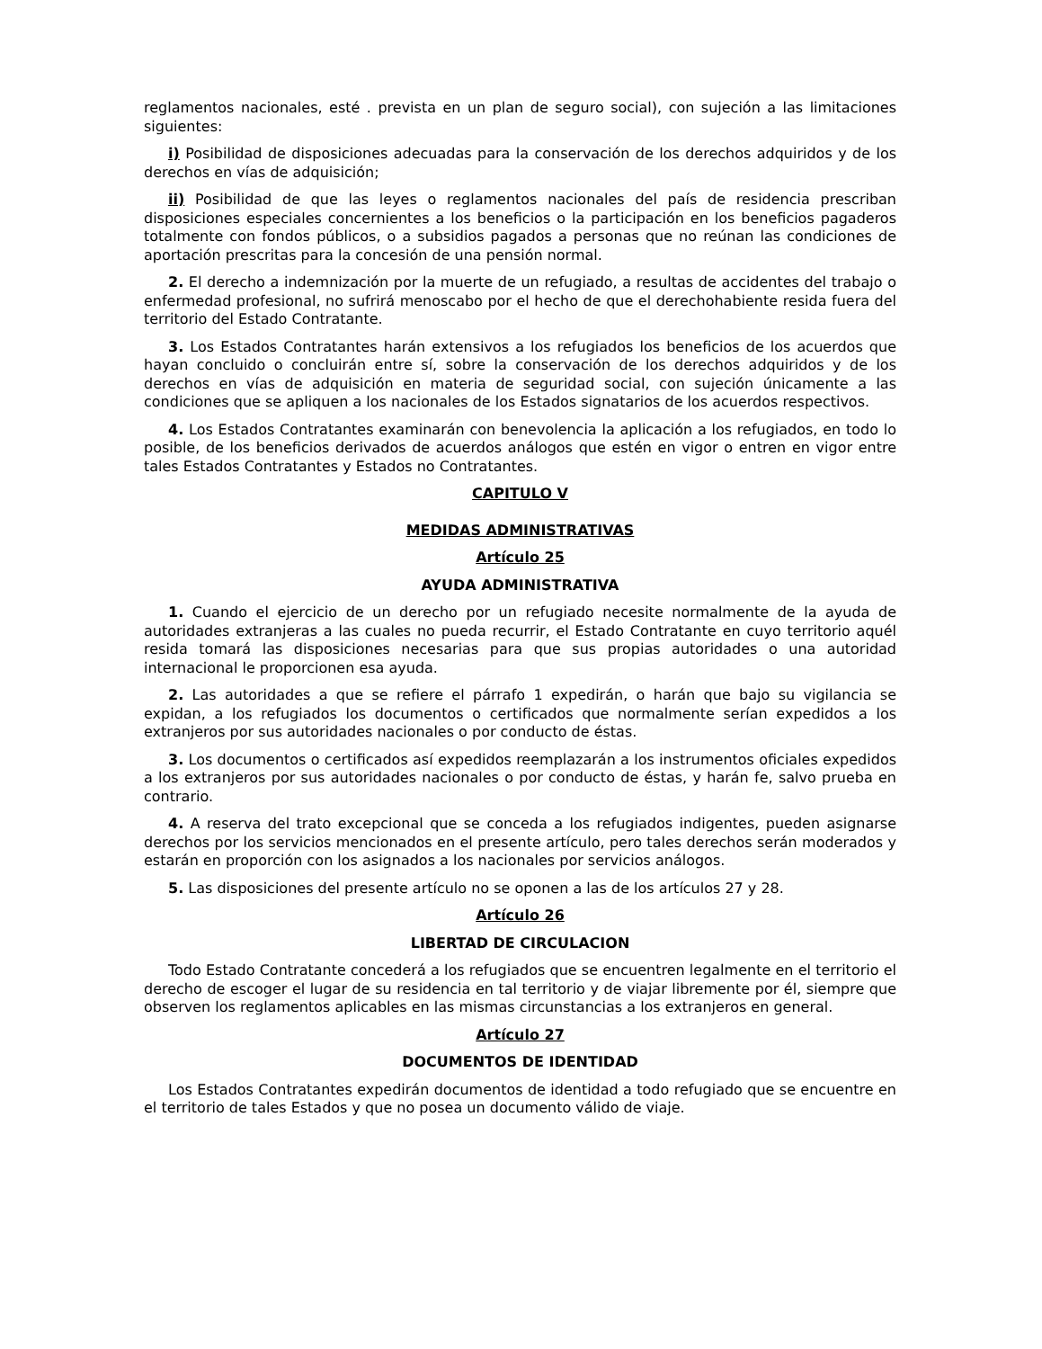reglamentos nacionales, esté . prevista en un plan de seguro social), con sujeción a las limitaciones siguientes:
i) Posibilidad de disposiciones adecuadas para la conservación de los derechos adquiridos y de los derechos en vías de adquisición;
ii) Posibilidad de que las leyes o reglamentos nacionales del país de residencia prescriban disposiciones especiales concernientes a los beneficios o la participación en los beneficios pagaderos totalmente con fondos públicos, o a subsidios pagados a personas que no reúnan las condiciones de aportación prescritas para la concesión de una pensión normal.
2. El derecho a indemnización por la muerte de un refugiado, a resultas de accidentes del trabajo o enfermedad profesional, no sufrirá menoscabo por el hecho de que el derechohabiente resida fuera del territorio del Estado Contratante.
3. Los Estados Contratantes harán extensivos a los refugiados los beneficios de los acuerdos que hayan concluido o concluirán entre sí, sobre la conservación de los derechos adquiridos y de los derechos en vías de adquisición en materia de seguridad social, con sujeción únicamente a las condiciones que se apliquen a los nacionales de los Estados signatarios de los acuerdos respectivos.
4. Los Estados Contratantes examinarán con benevolencia la aplicación a los refugiados, en todo lo posible, de los beneficios derivados de acuerdos análogos que estén en vigor o entren en vigor entre tales Estados Contratantes y Estados no Contratantes.
CAPITULO V
MEDIDAS ADMINISTRATIVAS
Artículo 25
AYUDA ADMINISTRATIVA
1. Cuando el ejercicio de un derecho por un refugiado necesite normalmente de la ayuda de autoridades extranjeras a las cuales no pueda recurrir, el Estado Contratante en cuyo territorio aquél resida tomará las disposiciones necesarias para que sus propias autoridades o una autoridad internacional le proporcionen esa ayuda.
2. Las autoridades a que se refiere el párrafo 1 expedirán, o harán que bajo su vigilancia se expidan, a los refugiados los documentos o certificados que normalmente serían expedidos a los extranjeros por sus autoridades nacionales o por conducto de éstas.
3. Los documentos o certificados así expedidos reemplazarán a los instrumentos oficiales expedidos a los extranjeros por sus autoridades nacionales o por conducto de éstas, y harán fe, salvo prueba en contrario.
4. A reserva del trato excepcional que se conceda a los refugiados indigentes, pueden asignarse derechos por los servicios mencionados en el presente artículo, pero tales derechos serán moderados y estarán en proporción con los asignados a los nacionales por servicios análogos.
5. Las disposiciones del presente artículo no se oponen a las de los artículos 27 y 28.
Artículo 26
LIBERTAD DE CIRCULACION
Todo Estado Contratante concederá a los refugiados que se encuentren legalmente en el territorio el derecho de escoger el lugar de su residencia en tal territorio y de viajar libremente por él, siempre que observen los reglamentos aplicables en las mismas circunstancias a los extranjeros en general.
Artículo 27
DOCUMENTOS DE IDENTIDAD
Los Estados Contratantes expedirán documentos de identidad a todo refugiado que se encuentre en el territorio de tales Estados y que no posea un documento válido de viaje.